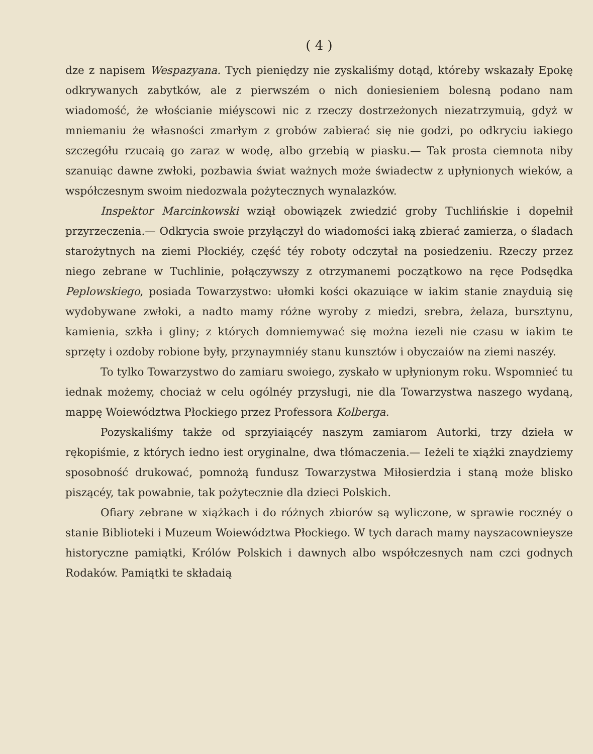( 4 )
dze z napisem Wespazyana. Tych pieniędzy nie zyskaliśmy dotąd, któreby wskazały Epokę odkrywanych zabytków, ale z pierwszém o nich doniesieniem bolesną podano nam wiadomość, że włościanie miéyscowi nic z rzeczy dostrzeżonych niezatrzymuią, gdyż w mniemaniu że własności zmarłym z grobów zabierać się nie godzi, po odkryciu iakiego szczegółu rzucaią go zaraz w wodę, albo grzebią w piasku.— Tak prosta ciemnota niby szanuiąc dawne zwłoki, pozbawia świat ważnych może świadectw z upłynionych wieków, a współczesnym swoim niedozwala pożytecznych wynalazków.
Inspektor Marcinkowski wziął obowiązek zwiedzić groby Tuchlińskie i dopełnił przyrzeczenia.— Odkrycia swoie przyłączył do wiadomości iaką zbierać zamierza, o śladach starożytnych na ziemi Płockiéy, część téy roboty odczytał na posiedzeniu. Rzeczy przez niego zebrane w Tuchlinie, połączywszy z otrzymanemi początkowo na ręce Podsędka Peplowskiego, posiada Towarzystwo: ułomki kości okazuiące w iakim stanie znayduią się wydobywane zwłoki, a nadto mamy różne wyroby z miedzi, srebra, żelaza, bursztynu, kamienia, szkła i gliny; z których domniemywać się można iezeli nie czasu w iakim te sprzęty i ozdoby robione były, przynaymniéy stanu kunsztów i obyczaiów na ziemi naszéy.
To tylko Towarzystwo do zamiaru swoiego, zyskało w upłynionym roku. Wspomnieć tu iednak możemy, chociaż w celu ogólnéy przysługi, nie dla Towarzystwa naszego wydaną, mappę Woiewództwa Płockiego przez Professora Kolberga.
Pozyskaliśmy także od sprzyiaiącéy naszym zamiarom Autorki, trzy dzieła w rękopiśmie, z których iedno iest oryginalne, dwa tłómaczenia.— Ieżeli te xiążki znaydziemy sposobność drukować, pomnożą fundusz Towarzystwa Miłosierdzia i staną może blisko piszącéy, tak powabnie, tak pożytecznie dla dzieci Polskich.
Ofiary zebrane w xiążkach i do różnych zbiorów są wyliczone, w sprawie rocznéy o stanie Biblioteki i Muzeum Woiewództwa Płockiego. W tych darach mamy nayszacownieysze historyczne pamiątki, Królów Polskich i dawnych albo współczesnych nam czci godnych Rodaków. Pamiątki te składaią